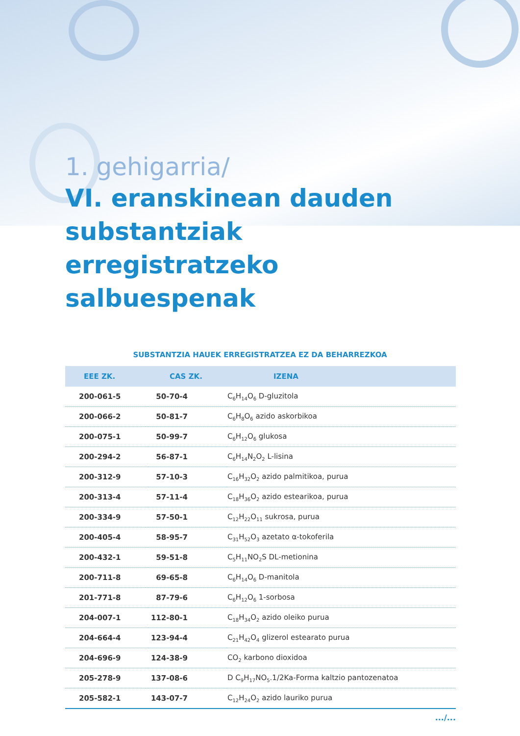1. gehigarria/
VI. eranskinean dauden substantziak erregistratzeko salbuespenak
SUBSTANTZIA HAUEK ERREGISTRATZEA EZ DA BEHARREZKOA
| EEE ZK. | CAS ZK. | IZENA |
| --- | --- | --- |
| 200-061-5 | 50-70-4 | C<sub>6</sub>H<sub>14</sub>O<sub>6</sub> D-gluzitola |
| 200-066-2 | 50-81-7 | C<sub>6</sub>H<sub>8</sub>O<sub>6</sub> azido askorbikoa |
| 200-075-1 | 50-99-7 | C<sub>6</sub>H<sub>12</sub>O<sub>6</sub> glukosa |
| 200-294-2 | 56-87-1 | C<sub>6</sub>H<sub>14</sub>N<sub>2</sub>O<sub>2</sub> L-lisina |
| 200-312-9 | 57-10-3 | C<sub>16</sub>H<sub>32</sub>O<sub>2</sub> azido palmitikoa, purua |
| 200-313-4 | 57-11-4 | C<sub>18</sub>H<sub>36</sub>O<sub>2</sub> azido estearikoa, purua |
| 200-334-9 | 57-50-1 | C<sub>12</sub>H<sub>22</sub>O<sub>11</sub> sukrosa, purua |
| 200-405-4 | 58-95-7 | C<sub>31</sub>H<sub>52</sub>O<sub>3</sub> azetato α-tokoferila |
| 200-432-1 | 59-51-8 | C<sub>5</sub>H<sub>11</sub>NO<sub>2</sub>S DL-metionina |
| 200-711-8 | 69-65-8 | C<sub>6</sub>H<sub>14</sub>O<sub>6</sub> D-manitola |
| 201-771-8 | 87-79-6 | C<sub>6</sub>H<sub>12</sub>O<sub>6</sub> 1-sorbosa |
| 204-007-1 | 112-80-1 | C<sub>18</sub>H<sub>34</sub>O<sub>2</sub> azido oleiko purua |
| 204-664-4 | 123-94-4 | C<sub>21</sub>H<sub>42</sub>O<sub>4</sub> glizerol estearato purua |
| 204-696-9 | 124-38-9 | CO<sub>2</sub> karbono dioxidoa |
| 205-278-9 | 137-08-6 | D C<sub>9</sub>H<sub>17</sub>NO<sub>5</sub>.1/2Ka-Forma kaltzio pantozenatoa |
| 205-582-1 | 143-07-7 | C<sub>12</sub>H<sub>24</sub>O<sub>2</sub> azido lauriko purua |
.../...